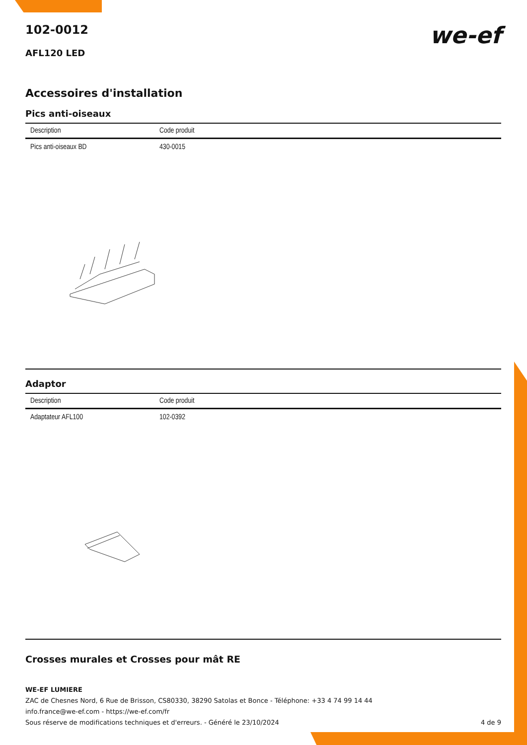102-0012
we-ef
AFL120 LED
Accessoires d'installation
Pics anti-oiseaux
| Description | Code produit |
| --- | --- |
| Pics anti-oiseaux BD | 430-0015 |
Adaptor
| Description | Code produit |
| --- | --- |
| Adaptateur AFL100 | 102-0392 |
Crosses murales et Crosses pour mât RE
WE-EF LUMIERE
ZAC de Chesnes Nord, 6 Rue de Brisson, CS80330, 38290 Satolas et Bonce - Téléphone: +33 4 74 99 14 44
info.france@we-ef.com - https://we-ef.com/fr
Sous réserve de modifications techniques et d'erreurs. - Généré le 23/10/2024 4 de 9